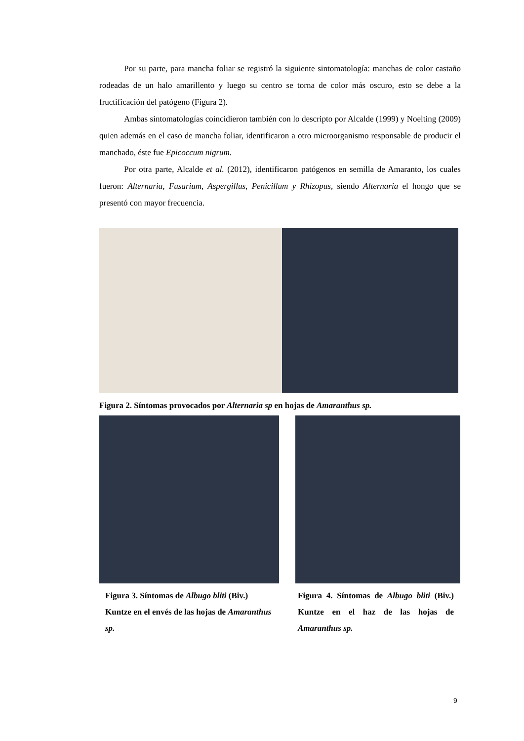Por su parte, para mancha foliar se registró la siguiente sintomatología: manchas de color castaño rodeadas de un halo amarillento y luego su centro se torna de color más oscuro, esto se debe a la fructificación del patógeno (Figura 2).
Ambas sintomatologías coincidieron también con lo descripto por Alcalde (1999) y Noelting (2009) quien además en el caso de mancha foliar, identificaron a otro microorganismo responsable de producir el manchado, éste fue Epicoccum nigrum.
Por otra parte, Alcalde et al. (2012), identificaron patógenos en semilla de Amaranto, los cuales fueron: Alternaria, Fusarium, Aspergillus, Penicillum y Rhizopus, siendo Alternaria el hongo que se presentó con mayor frecuencia.
Figura 2. Síntomas provocados por Alternaria sp en hojas de Amaranthus sp.
Figura 3. Síntomas de Albugo bliti (Biv.) Kuntze en el envés de las hojas de Amaranthus sp.
Figura 4. Síntomas de Albugo bliti (Biv.) Kuntze en el haz de las hojas de Amaranthus sp.
9